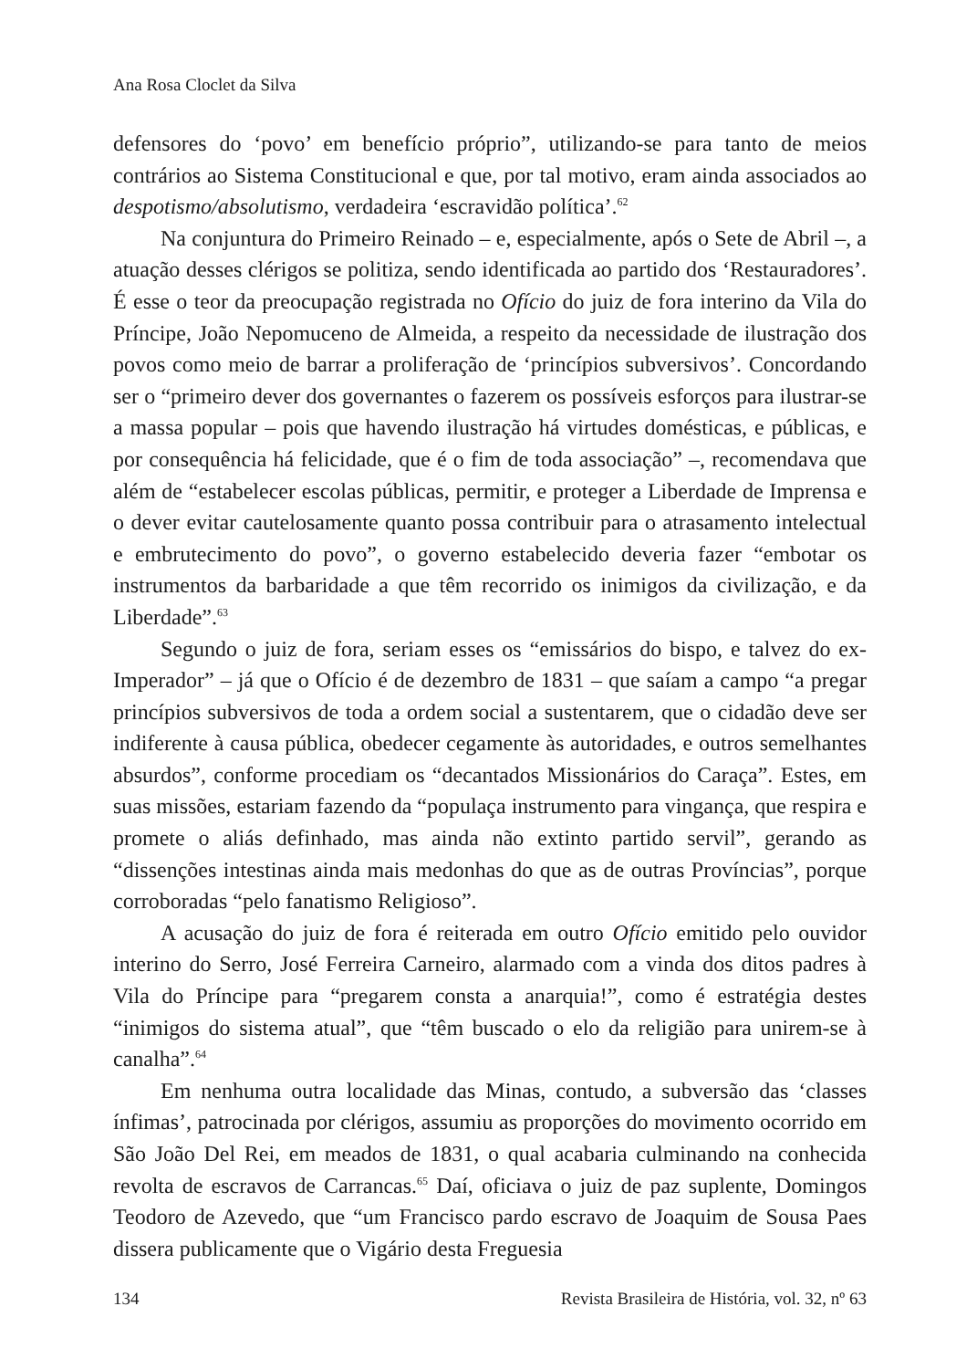Ana Rosa Cloclet da Silva
defensores do ‘povo’ em benefício próprio”, utilizando-se para tanto de meios contrários ao Sistema Constitucional e que, por tal motivo, eram ainda associados ao despotismo/absolutismo, verdadeira ‘escravidão política’.<sup>62</sup>
Na conjuntura do Primeiro Reinado – e, especialmente, após o Sete de Abril –, a atuação desses clérigos se politiza, sendo identificada ao partido dos ‘Restauradores’. É esse o teor da preocupação registrada no Ofício do juiz de fora interino da Vila do Príncipe, João Nepomuceno de Almeida, a respeito da necessidade de ilustração dos povos como meio de barrar a proliferação de ‘princípios subversivos’. Concordando ser o “primeiro dever dos governantes o fazerem os possíveis esforços para ilustrar-se a massa popular – pois que havendo ilustração há virtudes domésticas, e públicas, e por consequência há felicidade, que é o fim de toda associação” –, recomendava que além de “estabelecer escolas públicas, permitir, e proteger a Liberdade de Imprensa e o dever evitar cautelosamente quanto possa contribuir para o atrasamento intelectual e embrutecimento do povo”, o governo estabelecido deveria fazer “embotar os instrumentos da barbaridade a que têm recorrido os inimigos da civilização, e da Liberdade”.<sup>63</sup>
Segundo o juiz de fora, seriam esses os “emissários do bispo, e talvez do ex-Imperador” – já que o Ofício é de dezembro de 1831 – que saíam a campo “a pregar princípios subversivos de toda a ordem social a sustentarem, que o cidadão deve ser indiferente à causa pública, obedecer cegamente às autoridades, e outros semelhantes absurdos”, conforme procediam os “decantados Missionários do Caraça”. Estes, em suas missões, estariam fazendo da “populaça instrumento para vingança, que respira e promete o aliás definhado, mas ainda não extinto partido servil”, gerando as “dissenções intestinas ainda mais medonhas do que as de outras Províncias”, porque corroboradas “pelo fanatismo Religioso”.
A acusação do juiz de fora é reiterada em outro Ofício emitido pelo ouvidor interino do Serro, José Ferreira Carneiro, alarmado com a vinda dos ditos padres à Vila do Príncipe para “pregarem consta a anarquia!”, como é estratégia destes “inimigos do sistema atual”, que “têm buscado o elo da religião para unirem-se à canalha”.<sup>64</sup>
Em nenhuma outra localidade das Minas, contudo, a subversão das ‘classes ínfimas’, patrocinada por clérigos, assumiu as proporções do movimento ocorrido em São João Del Rei, em meados de 1831, o qual acabaria culminando na conhecida revolta de escravos de Carrancas.<sup>65</sup> Daí, oficiava o juiz de paz suplente, Domingos Teodoro de Azevedo, que “um Francisco pardo escravo de Joaquim de Sousa Paes dissera publicamente que o Vigário desta Freguesia
134 Revista Brasileira de História, vol. 32, nº 63